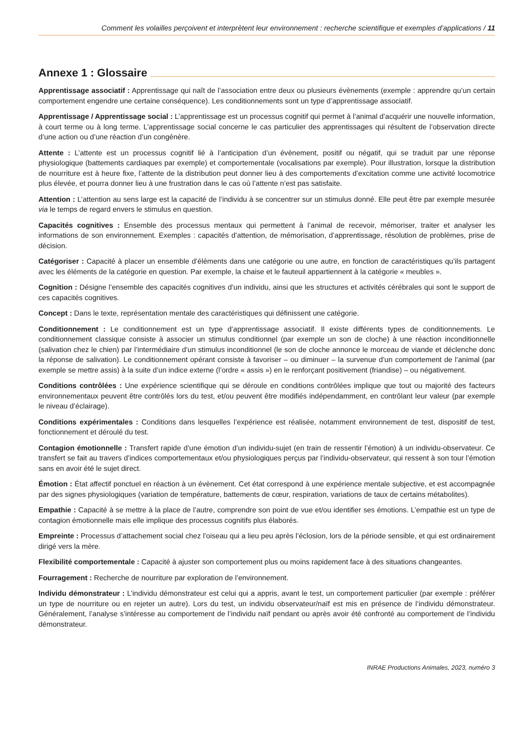Comment les volailles perçoivent et interprètent leur environnement : recherche scientifique et exemples d’applications / 11
Annexe 1 : Glossaire
Apprentissage associatif : Apprentissage qui naît de l’association entre deux ou plusieurs évènements (exemple : apprendre qu’un certain comportement engendre une certaine conséquence). Les conditionnements sont un type d’apprentissage associatif.
Apprentissage / Apprentissage social : L’apprentissage est un processus cognitif qui permet à l’animal d’acquérir une nouvelle information, à court terme ou à long terme. L’apprentissage social concerne le cas particulier des apprentissages qui résultent de l’observation directe d’une action ou d’une réaction d’un congénère.
Attente : L’attente est un processus cognitif lié à l’anticipation d’un évènement, positif ou négatif, qui se traduit par une réponse physiologique (battements cardiaques par exemple) et comportementale (vocalisations par exemple). Pour illustration, lorsque la distribution de nourriture est à heure fixe, l’attente de la distribution peut donner lieu à des comportements d’excitation comme une activité locomotrice plus élevée, et pourra donner lieu à une frustration dans le cas où l’attente n’est pas satisfaite.
Attention : L’attention au sens large est la capacité de l’individu à se concentrer sur un stimulus donné. Elle peut être par exemple mesurée via le temps de regard envers le stimulus en question.
Capacités cognitives : Ensemble des processus mentaux qui permettent à l’animal de recevoir, mémoriser, traiter et analyser les informations de son environnement. Exemples : capacités d’attention, de mémorisation, d’apprentissage, résolution de problèmes, prise de décision.
Catégoriser : Capacité à placer un ensemble d’éléments dans une catégorie ou une autre, en fonction de caractéristiques qu’ils partagent avec les éléments de la catégorie en question. Par exemple, la chaise et le fauteuil appartiennent à la catégorie « meubles ».
Cognition : Désigne l’ensemble des capacités cognitives d’un individu, ainsi que les structures et activités cérébrales qui sont le support de ces capacités cognitives.
Concept : Dans le texte, représentation mentale des caractéristiques qui définissent une catégorie.
Conditionnement : Le conditionnement est un type d’apprentissage associatif. Il existe différents types de conditionnements. Le conditionnement classique consiste à associer un stimulus conditionnel (par exemple un son de cloche) à une réaction inconditionnelle (salivation chez le chien) par l’intermédiaire d’un stimulus inconditionnel (le son de cloche annonce le morceau de viande et déclenche donc la réponse de salivation). Le conditionnement opérant consiste à favoriser – ou diminuer – la survenue d’un comportement de l’animal (par exemple se mettre assis) à la suite d’un indice externe (l’ordre « assis ») en le renforçant positivement (friandise) – ou négativement.
Conditions contrôlées : Une expérience scientifique qui se déroule en conditions contrôlées implique que tout ou majorité des facteurs environnementaux peuvent être contrôlés lors du test, et/ou peuvent être modifiés indépendamment, en contrôlant leur valeur (par exemple le niveau d’éclairage).
Conditions expérimentales : Conditions dans lesquelles l’expérience est réalisée, notamment environnement de test, dispositif de test, fonctionnement et déroulé du test.
Contagion émotionnelle : Transfert rapide d’une émotion d’un individu-sujet (en train de ressentir l’émotion) à un individu-observateur. Ce transfert se fait au travers d’indices comportementaux et/ou physiologiques perçus par l’individu-observateur, qui ressent à son tour l’émotion sans en avoir été le sujet direct.
Émotion : État affectif ponctuel en réaction à un évènement. Cet état correspond à une expérience mentale subjective, et est accompagnée par des signes physiologiques (variation de température, battements de cœur, respiration, variations de taux de certains métabolites).
Empathie : Capacité à se mettre à la place de l’autre, comprendre son point de vue et/ou identifier ses émotions. L’empathie est un type de contagion émotionnelle mais elle implique des processus cognitifs plus élaborés.
Empreinte : Processus d’attachement social chez l’oiseau qui a lieu peu après l’éclosion, lors de la période sensible, et qui est ordinairement dirigé vers la mère.
Flexibilité comportementale : Capacité à ajuster son comportement plus ou moins rapidement face à des situations changeantes.
Fourragement : Recherche de nourriture par exploration de l’environnement.
Individu démonstrateur : L’individu démonstrateur est celui qui a appris, avant le test, un comportement particulier (par exemple : préférer un type de nourriture ou en rejeter un autre). Lors du test, un individu observateur/naïf est mis en présence de l’individu démonstrateur. Généralement, l’analyse s’intéresse au comportement de l’individu naïf pendant ou après avoir été confronté au comportement de l’individu démonstrateur.
INRAE Productions Animales, 2023, numéro 3